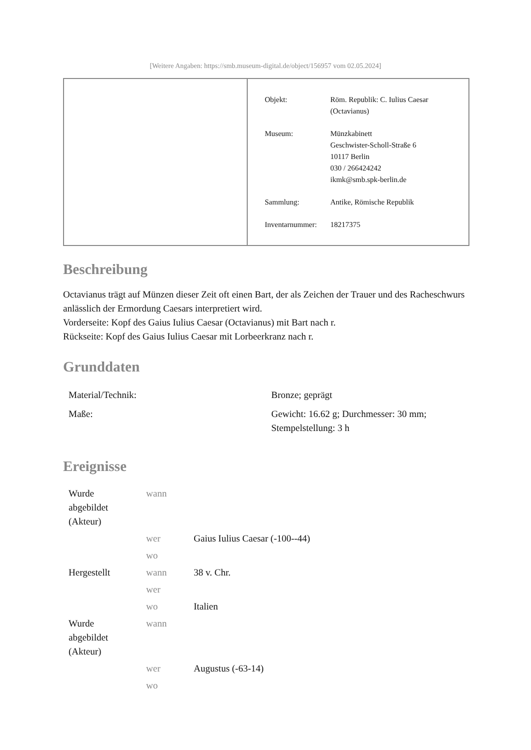[Weitere Angaben: https://smb.museum-digital.de/object/156957 vom 02.05.2024]
| Objekt: | Röm. Republik: C. Iulius Caesar (Octavianus) |
| Museum: | Münzkabinett Geschwister-Scholl-Straße 6 10117 Berlin 030 / 266424242 ikmk@smb.spk-berlin.de |
| Sammlung: | Antike, Römische Republik |
| Inventarnummer: | 18217375 |
Beschreibung
Octavianus trägt auf Münzen dieser Zeit oft einen Bart, der als Zeichen der Trauer und des Racheschwurs anlässlich der Ermordung Caesars interpretiert wird.
Vorderseite: Kopf des Gaius Iulius Caesar (Octavianus) mit Bart nach r.
Rückseite: Kopf des Gaius Iulius Caesar mit Lorbeerkranz nach r.
Grunddaten
| Material/Technik: | Bronze; geprägt |
| Maße: | Gewicht: 16.62 g; Durchmesser: 30 mm; Stempelstellung: 3 h |
Ereignisse
| Wurde abgebildet (Akteur) | wann | |
| | wer | Gaius Iulius Caesar (-100--44) |
| | wo | |
| Hergestellt | wann | 38 v. Chr. |
| | wer | |
| | wo | Italien |
| Wurde abgebildet (Akteur) | wann | |
| | wer | Augustus (-63-14) |
| | wo | |